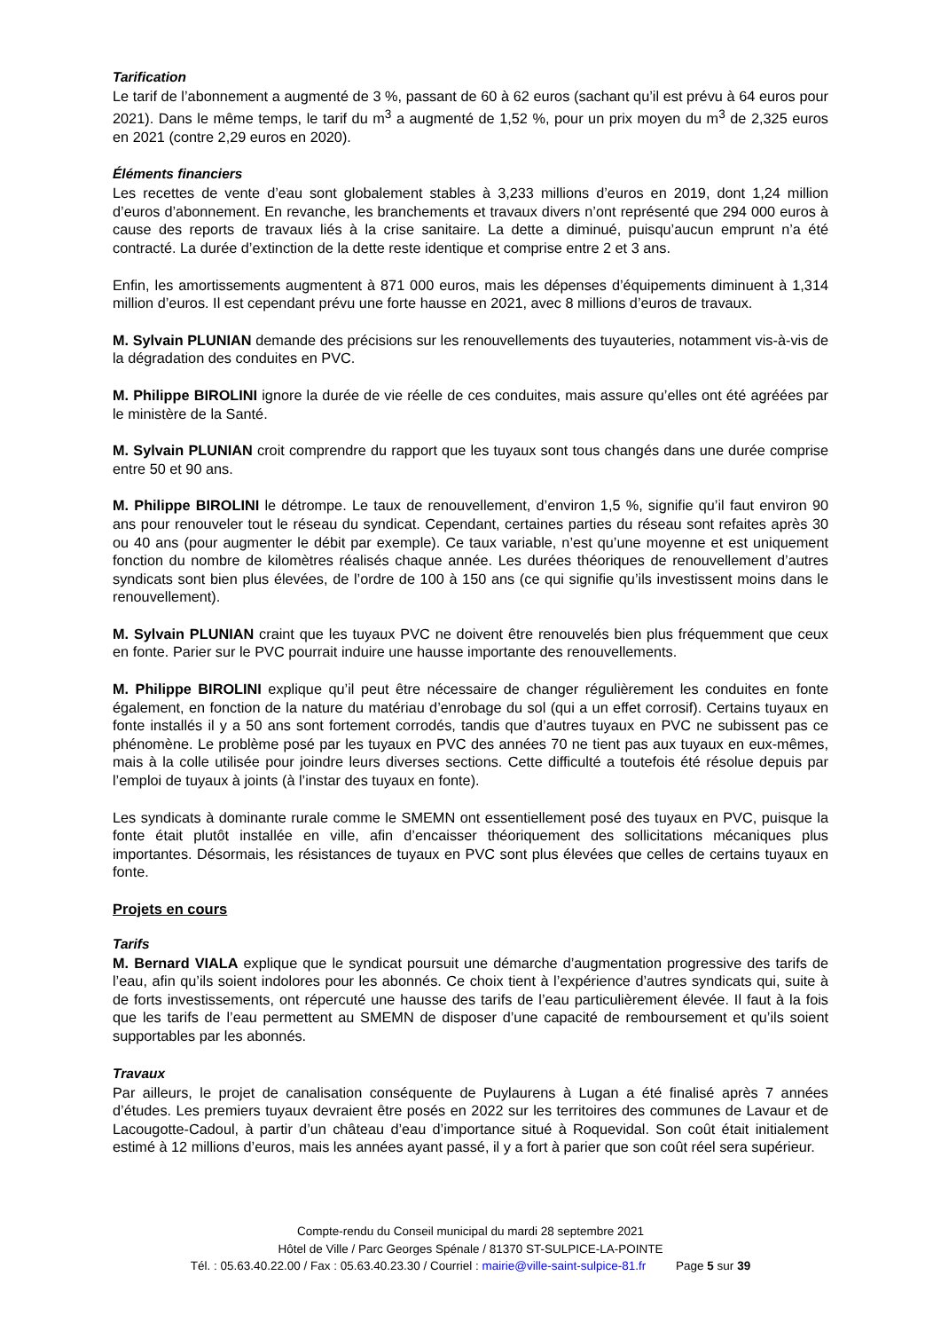Tarification
Le tarif de l’abonnement a augmenté de 3 %, passant de 60 à 62 euros (sachant qu’il est prévu à 64 euros pour 2021). Dans le même temps, le tarif du m<sup>3</sup> a augmenté de 1,52 %, pour un prix moyen du m<sup>3</sup> de 2,325 euros en 2021 (contre 2,29 euros en 2020).
Éléments financiers
Les recettes de vente d’eau sont globalement stables à 3,233 millions d’euros en 2019, dont 1,24 million d’euros d’abonnement. En revanche, les branchements et travaux divers n’ont représenté que 294 000 euros à cause des reports de travaux liés à la crise sanitaire. La dette a diminué, puisqu’aucun emprunt n’a été contracté. La durée d’extinction de la dette reste identique et comprise entre 2 et 3 ans.
Enfin, les amortissements augmentent à 871 000 euros, mais les dépenses d’équipements diminuent à 1,314 million d’euros. Il est cependant prévu une forte hausse en 2021, avec 8 millions d’euros de travaux.
M. Sylvain PLUNIAN demande des précisions sur les renouvellements des tuyauteries, notamment vis-à-vis de la dégradation des conduites en PVC.
M. Philippe BIROLINI ignore la durée de vie réelle de ces conduites, mais assure qu’elles ont été agréées par le ministère de la Santé.
M. Sylvain PLUNIAN croit comprendre du rapport que les tuyaux sont tous changés dans une durée comprise entre 50 et 90 ans.
M. Philippe BIROLINI le détrompe. Le taux de renouvellement, d’environ 1,5 %, signifie qu’il faut environ 90 ans pour renouveler tout le réseau du syndicat. Cependant, certaines parties du réseau sont refaites après 30 ou 40 ans (pour augmenter le débit par exemple). Ce taux variable, n’est qu’une moyenne et est uniquement fonction du nombre de kilomètres réalisés chaque année. Les durées théoriques de renouvellement d’autres syndicats sont bien plus élevées, de l’ordre de 100 à 150 ans (ce qui signifie qu’ils investissent moins dans le renouvellement).
M. Sylvain PLUNIAN craint que les tuyaux PVC ne doivent être renouvelés bien plus fréquemment que ceux en fonte. Parier sur le PVC pourrait induire une hausse importante des renouvellements.
M. Philippe BIROLINI explique qu’il peut être nécessaire de changer régulièrement les conduites en fonte également, en fonction de la nature du matériau d’enrobage du sol (qui a un effet corrosif). Certains tuyaux en fonte installés il y a 50 ans sont fortement corrodés, tandis que d’autres tuyaux en PVC ne subissent pas ce phénomène. Le problème posé par les tuyaux en PVC des années 70 ne tient pas aux tuyaux en eux-mêmes, mais à la colle utilisée pour joindre leurs diverses sections. Cette difficulté a toutefois été résolue depuis par l’emploi de tuyaux à joints (à l’instar des tuyaux en fonte).
Les syndicats à dominante rurale comme le SMEMN ont essentiellement posé des tuyaux en PVC, puisque la fonte était plutôt installée en ville, afin d’encaisser théoriquement des sollicitations mécaniques plus importantes. Désormais, les résistances de tuyaux en PVC sont plus élevées que celles de certains tuyaux en fonte.
Projets en cours
Tarifs
M. Bernard VIALA explique que le syndicat poursuit une démarche d’augmentation progressive des tarifs de l’eau, afin qu’ils soient indolores pour les abonnés. Ce choix tient à l’expérience d’autres syndicats qui, suite à de forts investissements, ont répercuté une hausse des tarifs de l’eau particulièrement élevée. Il faut à la fois que les tarifs de l’eau permettent au SMEMN de disposer d’une capacité de remboursement et qu’ils soient supportables par les abonnés.
Travaux
Par ailleurs, le projet de canalisation conséquente de Puylaurens à Lugan a été finalisé après 7 années d’études. Les premiers tuyaux devraient être posés en 2022 sur les territoires des communes de Lavaur et de Lacougotte-Cadoul, à partir d’un château d’eau d’importance situé à Roquevidal. Son coût était initialement estimé à 12 millions d’euros, mais les années ayant passé, il y a fort à parier que son coût réel sera supérieur.
Compte-rendu du Conseil municipal du mardi 28 septembre 2021
Hôtel de Ville / Parc Georges Spénale / 81370 ST-SULPICE-LA-POINTE
Tél. : 05.63.40.22.00 / Fax : 05.63.40.23.30 / Courriel : mairie@ville-saint-sulpice-81.fr Page 5 sur 39